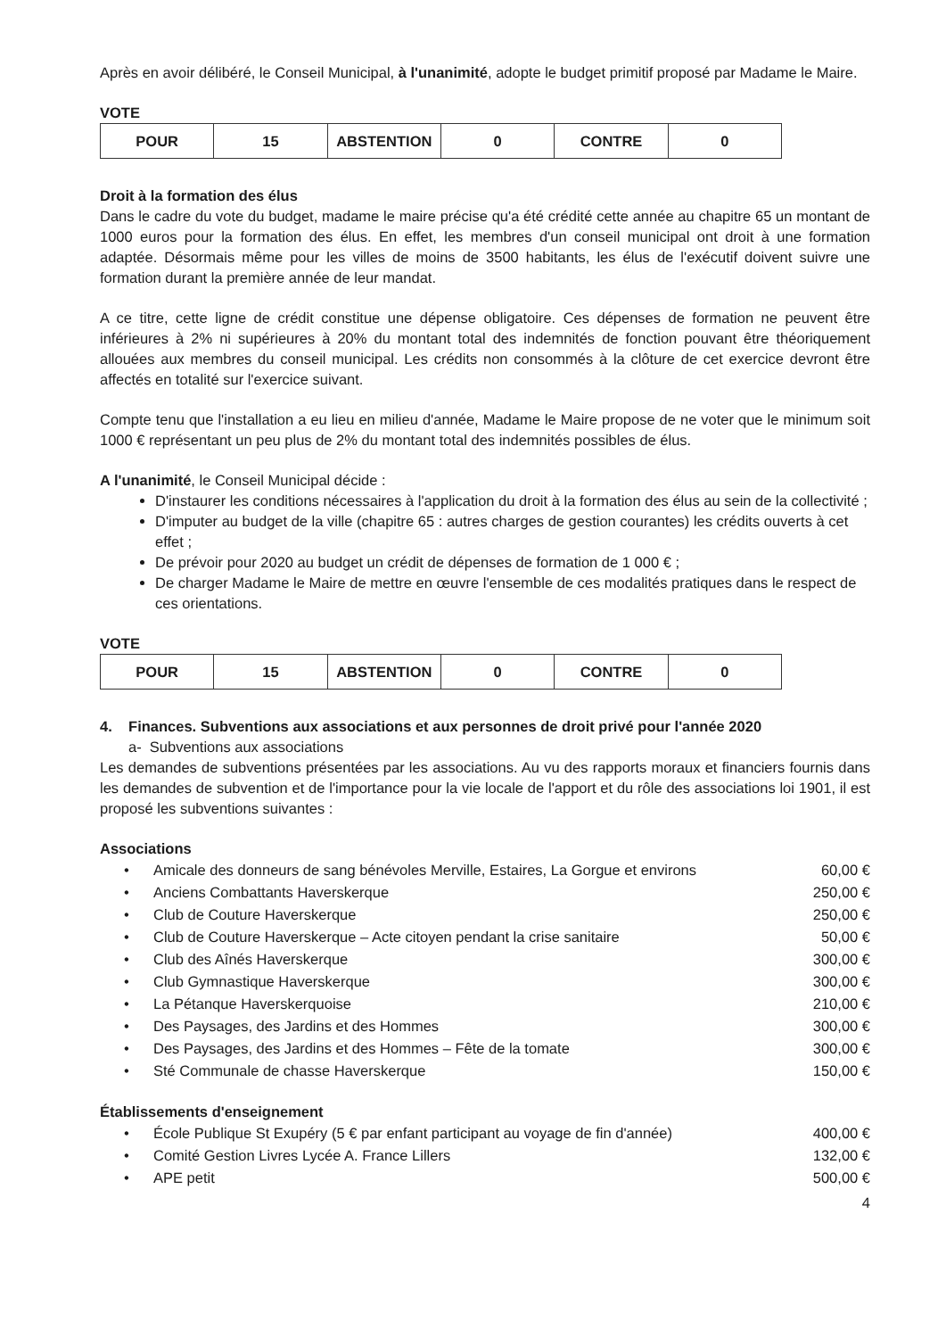Après en avoir délibéré, le Conseil Municipal, à l'unanimité, adopte le budget primitif proposé par Madame le Maire.
VOTE
| POUR | 15 | ABSTENTION | 0 | CONTRE | 0 |
Droit à la formation des élus
Dans le cadre du vote du budget, madame le maire précise qu'a été crédité cette année au chapitre 65 un montant de 1000 euros pour la formation des élus. En effet, les membres d'un conseil municipal ont droit à une formation adaptée. Désormais même pour les villes de moins de 3500 habitants, les élus de l'exécutif doivent suivre une formation durant la première année de leur mandat.
A ce titre, cette ligne de crédit constitue une dépense obligatoire. Ces dépenses de formation ne peuvent être inférieures à 2% ni supérieures à 20% du montant total des indemnités de fonction pouvant être théoriquement allouées aux membres du conseil municipal. Les crédits non consommés à la clôture de cet exercice devront être affectés en totalité sur l'exercice suivant.
Compte tenu que l'installation a eu lieu en milieu d'année, Madame le Maire propose de ne voter que le minimum soit 1000 € représentant un peu plus de 2% du montant total des indemnités possibles de élus.
A l'unanimité, le Conseil Municipal décide :
D'instaurer les conditions nécessaires à l'application du droit à la formation des élus au sein de la collectivité ;
D'imputer au budget de la ville (chapitre 65 : autres charges de gestion courantes) les crédits ouverts à cet effet ;
De prévoir pour 2020 au budget un crédit de dépenses de formation de 1 000 € ;
De charger Madame le Maire de mettre en œuvre l'ensemble de ces modalités pratiques dans le respect de ces orientations.
VOTE
| POUR | 15 | ABSTENTION | 0 | CONTRE | 0 |
4. Finances. Subventions aux associations et aux personnes de droit privé pour l'année 2020
a- Subventions aux associations
Les demandes de subventions présentées par les associations. Au vu des rapports moraux et financiers fournis dans les demandes de subvention et de l'importance pour la vie locale de l'apport et du rôle des associations loi 1901, il est proposé les subventions suivantes :
Associations
| • | Amicale des donneurs de sang bénévoles Merville, Estaires, La Gorgue et environs | 60,00 € |
| • | Anciens Combattants Haverskerque | 250,00 € |
| • | Club de Couture Haverskerque | 250,00 € |
| • | Club de Couture Haverskerque – Acte citoyen pendant la crise sanitaire | 50,00 € |
| • | Club des Aînés Haverskerque | 300,00 € |
| • | Club Gymnastique Haverskerque | 300,00 € |
| • | La Pétanque Haverskerquoise | 210,00 € |
| • | Des Paysages, des Jardins et des Hommes | 300,00 € |
| • | Des Paysages, des Jardins et des Hommes – Fête de la tomate | 300,00 € |
| • | Sté Communale de chasse Haverskerque | 150,00 € |
Établissements d'enseignement
| • | École Publique St Exupéry (5 € par enfant participant au voyage de fin d'année) | 400,00 € |
| • | Comité Gestion Livres Lycée A. France Lillers | 132,00 € |
| • | APE petit | 500,00 € |
4